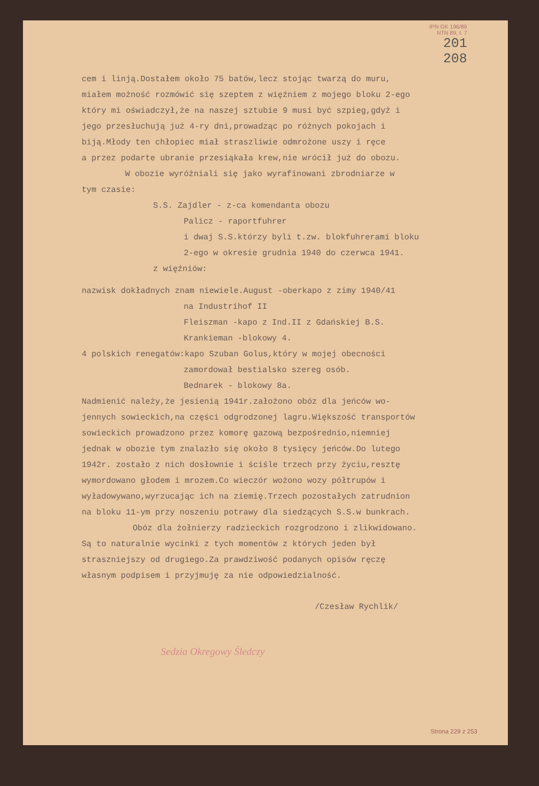IPN GK 196/89
NTN 89, t. 7
201
208
cem i linją.Dostałem około 75 batów,lecz stojąc twarzą do muru,
miałem możność rozmówić się szeptem z więźniem z mojego bloku 2-ego
który mi oświadczył,że na naszej sztubie 9 musi być szpieg,gdyż i
jego przesłuchują już 4-ry dni,prowadząc po różnych pokojach i
biją.Młody ten chłopiec miał straszliwie odmrożone uszy i ręce
a przez podarte ubranie przesiąkała krew,nie wrócił już do obozu.
W obozie wyróżniali się jako wyrafinowani zbrodniarze w
tym czasie:
S.S. Zajdler - z-ca komendanta obozu
Palicz - raportfuhrer
i dwaj S.S.którzy byli t.zw. blokfuhrerami bloku
2-ego w okresie grudnia 1940 do czerwca 1941.
z więźniów:
nazwisk dokładnych znam niewiele.August -oberkapo z zimy 1940/41
na Industrihof II
Fleiszman -kapo z Ind.II z Gdańskiej B.S.
Krankieman -blokowy 4.
4 polskich renegatów:kapo Szuban Golus,który w mojej obecności
zamordował bestialsko szereg osób.
Bednarek - blokowy 8a.
Nadmienić należy,że jesienią 1941r.założono obóz dla jeńców wo-
jennych sowieckich,na części odgrodzonej lagru.Większość transportów
sowieckich prowadzono przez komorę gazową bezpośrednio,niemniej
jednak w obozie tym znalazło się około 8 tysięcy jeńców.Do lutego
1942r. zostało z nich dosłownie i ściśle trzech przy życiu,resztę
wymordowano głodem i mrozem.Co wieczór wożono wozy półtrupów i
wyładowywano,wyrzucając ich na ziemię.Trzech pozostałych zatrudnion
na bloku 11-ym przy noszeniu potrawy dla siedzących S.S.w bunkrach.
Obóz dla żołnierzy radzieckich rozgrodzono i zlikwidowano.
Są to naturalnie wycinki z tych momentów z których jeden był
straszniejszy od drugiego.Za prawdziwość podanych opisów ręczę
własnym podpisem i przyjmuję za nie odpowiedzialność.
/Czesław Rychlik/
Sedzia Okregowy Śledczy
Strona 229 z 253